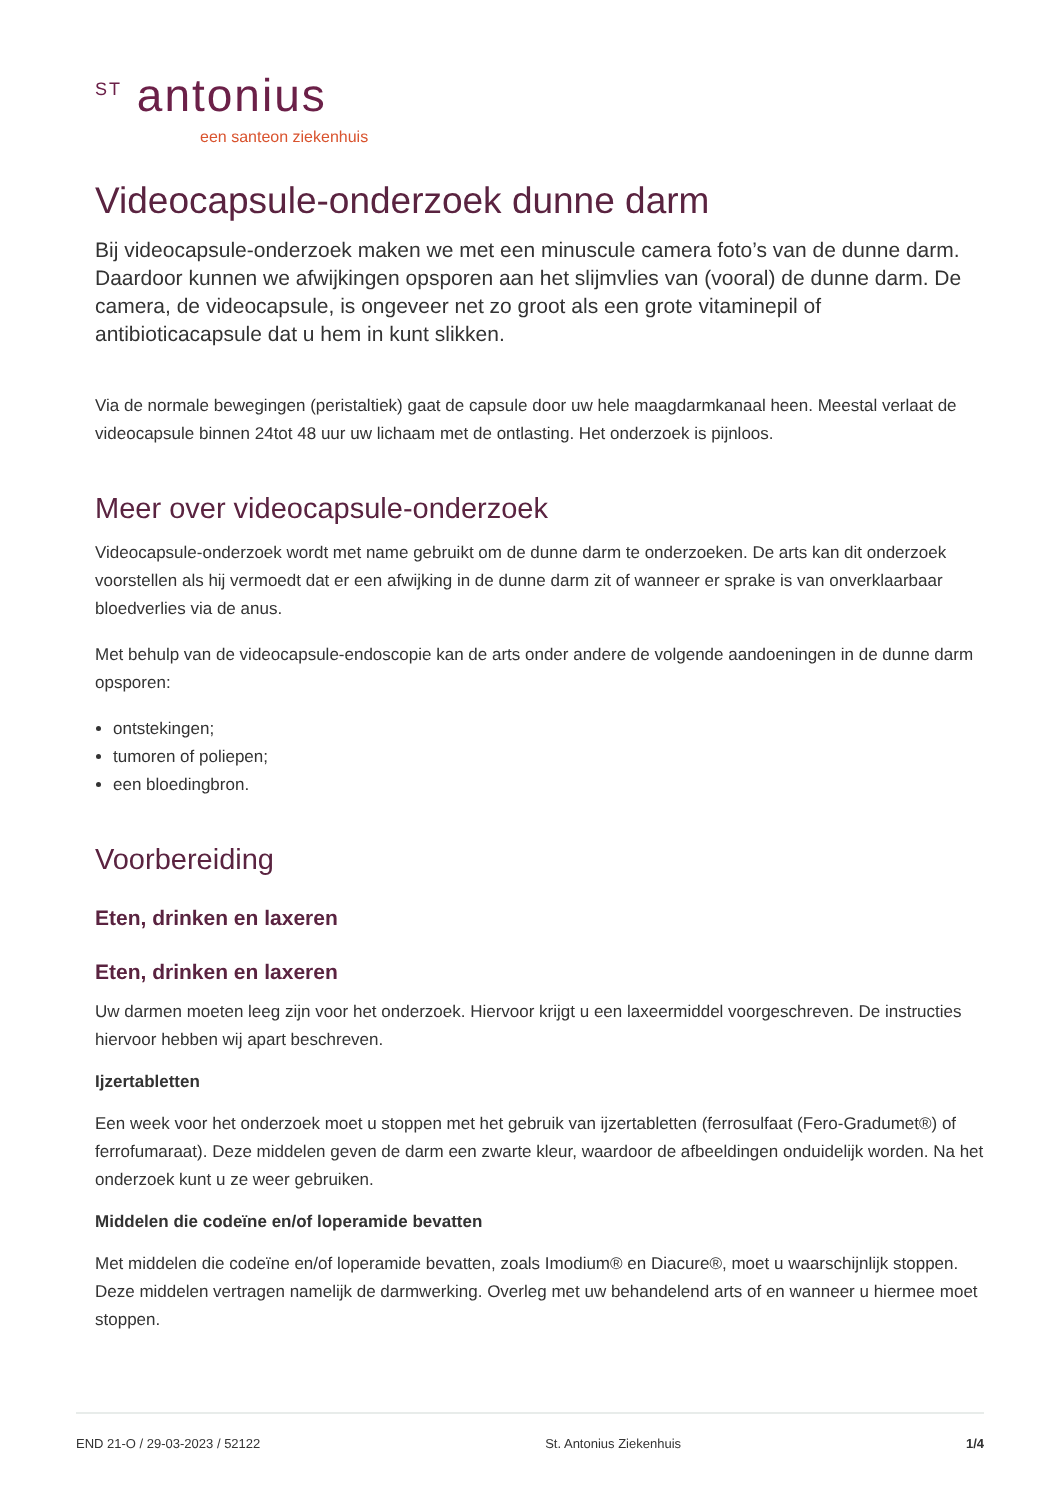<sup>ST</sup> antonius
een santeon ziekenhuis
Videocapsule-onderzoek dunne darm
Bij videocapsule-onderzoek maken we met een minuscule camera foto’s van de dunne darm. Daardoor kunnen we afwijkingen opsporen aan het slijmvlies van (vooral) de dunne darm. De camera, de videocapsule, is ongeveer net zo groot als een grote vitaminepil of antibioticacapsule dat u hem in kunt slikken.
Via de normale bewegingen (peristaltiek) gaat de capsule door uw hele maagdarmkanaal heen. Meestal verlaat de videocapsule binnen 24tot 48 uur uw lichaam met de ontlasting. Het onderzoek is pijnloos.
Meer over videocapsule-onderzoek
Videocapsule-onderzoek wordt met name gebruikt om de dunne darm te onderzoeken. De arts kan dit onderzoek voorstellen als hij vermoedt dat er een afwijking in de dunne darm zit of wanneer er sprake is van onverklaarbaar bloedverlies via de anus.
Met behulp van de videocapsule-endoscopie kan de arts onder andere de volgende aandoeningen in de dunne darm opsporen:
ontstekingen;
tumoren of poliepen;
een bloedingbron.
Voorbereiding
Eten, drinken en laxeren
Eten, drinken en laxeren
Uw darmen moeten leeg zijn voor het onderzoek. Hiervoor krijgt u een laxeermiddel voorgeschreven. De instructies hiervoor hebben wij apart beschreven.
Ijzertabletten
Een week voor het onderzoek moet u stoppen met het gebruik van ijzertabletten (ferrosulfaat (Fero-Gradumet®) of ferrofumaraat). Deze middelen geven de darm een zwarte kleur, waardoor de afbeeldingen onduidelijk worden. Na het onderzoek kunt u ze weer gebruiken.
Middelen die codeïne en/of loperamide bevatten
Met middelen die codeïne en/of loperamide bevatten, zoals Imodium® en Diacure®, moet u waarschijnlijk stoppen. Deze middelen vertragen namelijk de darmwerking. Overleg met uw behandelend arts of en wanneer u hiermee moet stoppen.
END 21-O / 29-03-2023 / 52122 St. Antonius Ziekenhuis 1/4